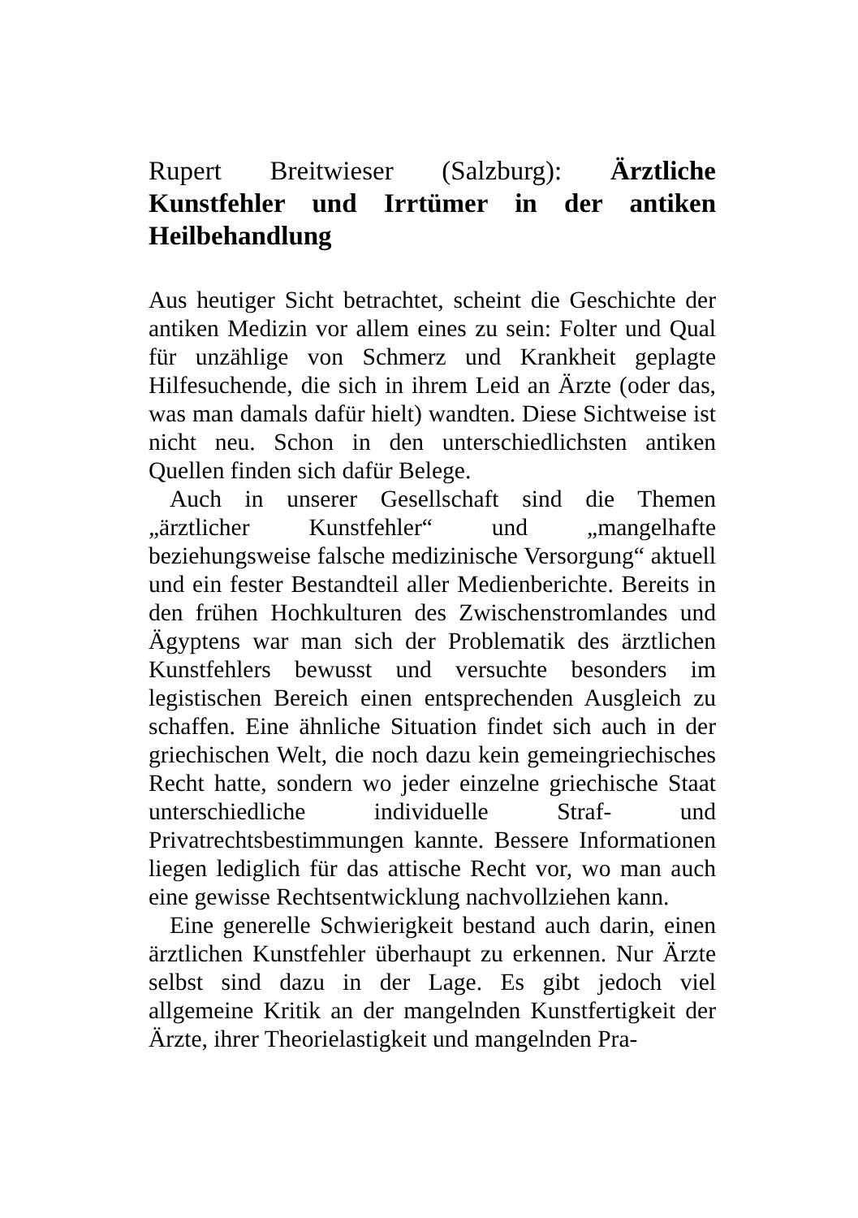Rupert Breitwieser (Salzburg): Ärztliche Kunstfehler und Irrtümer in der antiken Heilbehandlung
Aus heutiger Sicht betrachtet, scheint die Geschichte der antiken Medizin vor allem eines zu sein: Folter und Qual für unzählige von Schmerz und Krankheit geplagte Hilfesuchende, die sich in ihrem Leid an Ärzte (oder das, was man damals dafür hielt) wandten. Diese Sichtweise ist nicht neu. Schon in den unterschiedlichsten antiken Quellen finden sich dafür Belege.
Auch in unserer Gesellschaft sind die Themen „ärztlicher Kunstfehler“ und „mangelhafte beziehungsweise falsche medizinische Versorgung“ aktuell und ein fester Bestandteil aller Medienberichte. Bereits in den frühen Hochkulturen des Zwischenstromlandes und Ägyptens war man sich der Problematik des ärztlichen Kunstfehlers bewusst und versuchte besonders im legistischen Bereich einen entsprechenden Ausgleich zu schaffen. Eine ähnliche Situation findet sich auch in der griechischen Welt, die noch dazu kein gemeingriechisches Recht hatte, sondern wo jeder einzelne griechische Staat unterschiedliche individuelle Straf- und Privatrechtsbestimmungen kannte. Bessere Informationen liegen lediglich für das attische Recht vor, wo man auch eine gewisse Rechtsentwicklung nachvollziehen kann.
Eine generelle Schwierigkeit bestand auch darin, einen ärztlichen Kunstfehler überhaupt zu erkennen. Nur Ärzte selbst sind dazu in der Lage. Es gibt jedoch viel allgemeine Kritik an der mangelnden Kunstfertigkeit der Ärzte, ihrer Theorielastigkeit und mangelnden Pra-